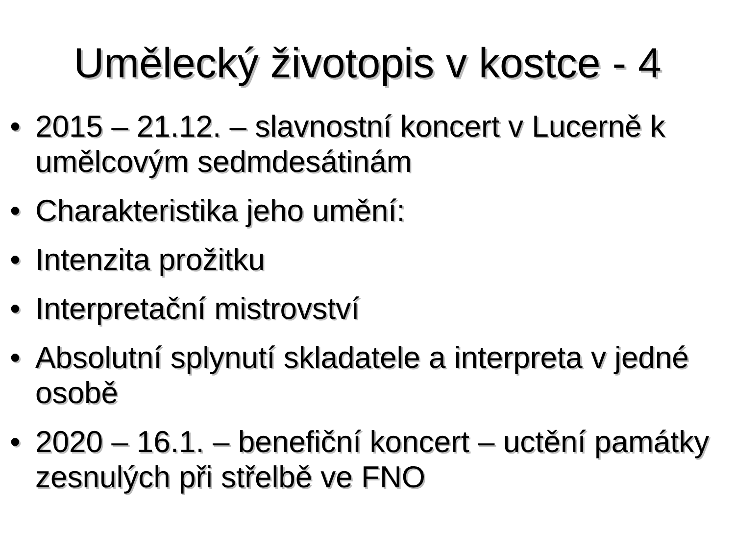Umělecký životopis v kostce - 4
• 2015 – 21.12. – slavnostní koncert v Lucerně k umělcovým sedmdesátinám
• Charakteristika jeho umění:
• Intenzita prožitku
• Interpretační mistrovství
• Absolutní splynutí skladatele a interpreta v jedné osobě
• 2020 – 16.1. – benefiční koncert – uctění památky zesnulých při střelbě ve FNO